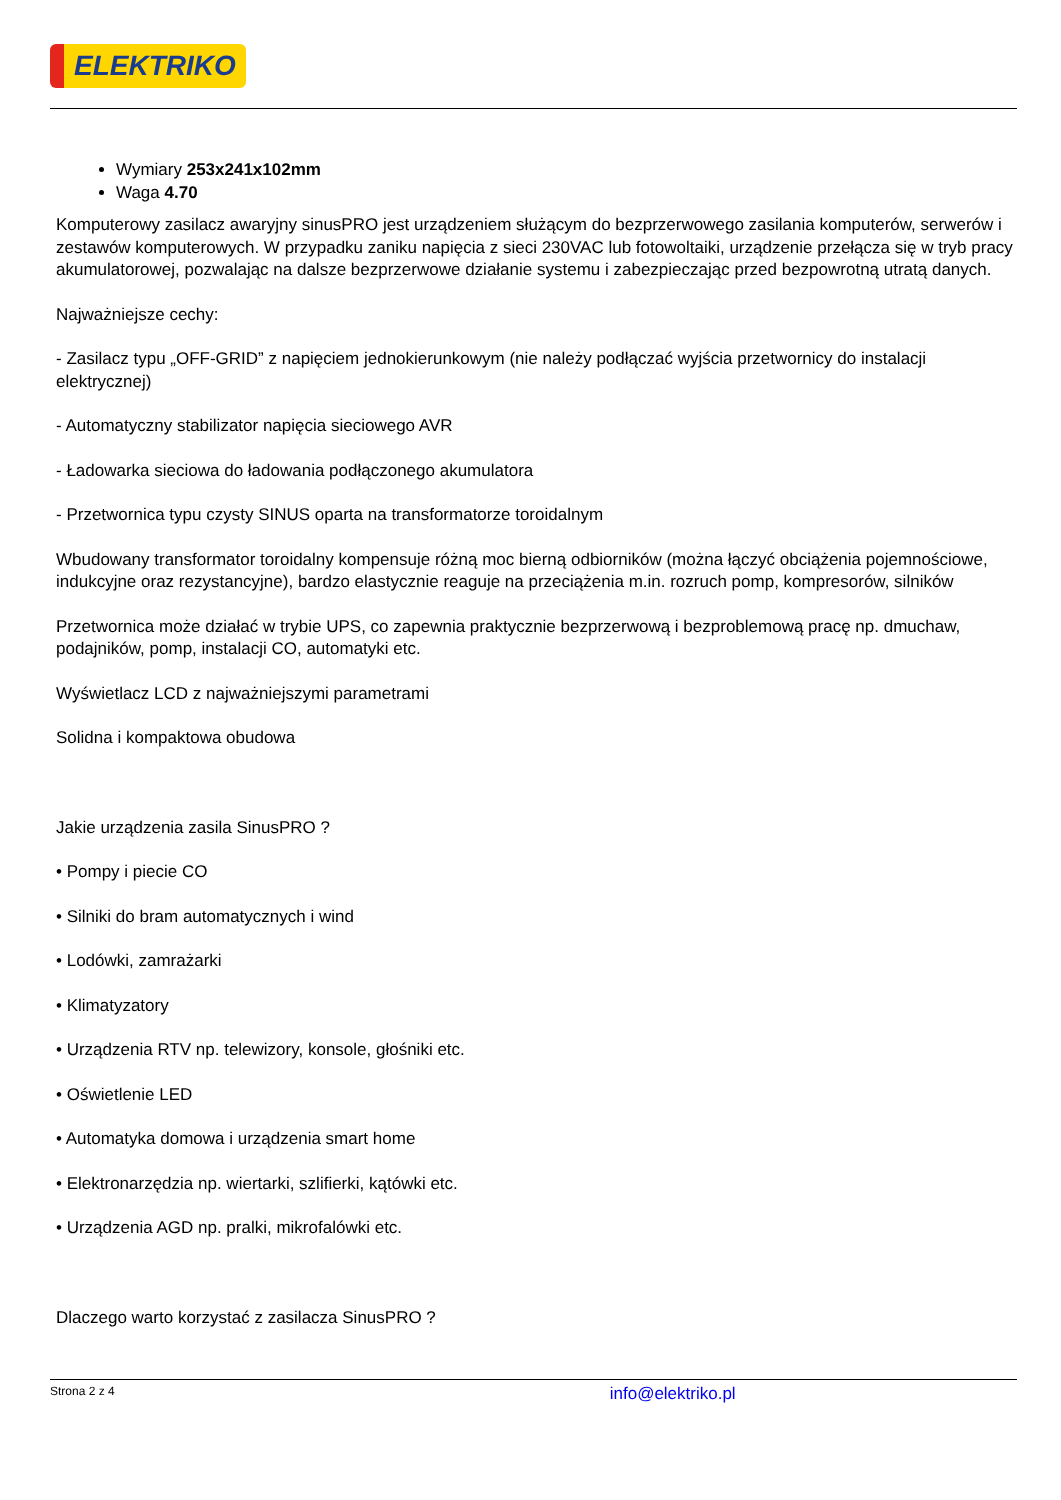ELEKTRIKO
Wymiary 253x241x102mm
Waga 4.70
Komputerowy zasilacz awaryjny sinusPRO jest urządzeniem służącym do bezprzerwowego zasilania komputerów, serwerów i zestawów komputerowych. W przypadku zaniku napięcia z sieci 230VAC lub fotowoltaiki, urządzenie przełącza się w tryb pracy akumulatorowej, pozwalając na dalsze bezprzerwowe działanie systemu i zabezpieczając przed bezpowrotną utratą danych.
Najważniejsze cechy:
- Zasilacz typu „OFF-GRID” z napięciem jednokierunkowym (nie należy podłączać wyjścia przetwornicy do instalacji elektrycznej)
- Automatyczny stabilizator napięcia sieciowego AVR
- Ładowarka sieciowa do ładowania podłączonego akumulatora
- Przetwornica typu czysty SINUS oparta na transformatorze toroidalnym
Wbudowany transformator toroidalny kompensuje różną moc bierną odbiorników (można łączyć obciążenia pojemnościowe, indukcyjne oraz rezystancyjne), bardzo elastycznie reaguje na przeciążenia m.in. rozruch pomp, kompresorów, silników
Przetwornica może działać w trybie UPS, co zapewnia praktycznie bezprzerwową i bezproblemową pracę np. dmuchaw, podajników, pomp, instalacji CO, automatyki etc.
Wyświetlacz LCD z najważniejszymi parametrami
Solidna i kompaktowa obudowa
Jakie urządzenia zasila SinusPRO ?
• Pompy i piecie CO
• Silniki do bram automatycznych i wind
• Lodówki, zamrażarki
• Klimatyzatory
• Urządzenia RTV np. telewizory, konsole, głośniki etc.
• Oświetlenie LED
• Automatyka domowa i urządzenia smart home
• Elektronarzędzia np. wiertarki, szlifierki, kątówki etc.
• Urządzenia AGD np. pralki, mikrofalówki etc.
Dlaczego warto korzystać z zasilacza SinusPRO ?
Strona 2 z 4 info@elektriko.pl